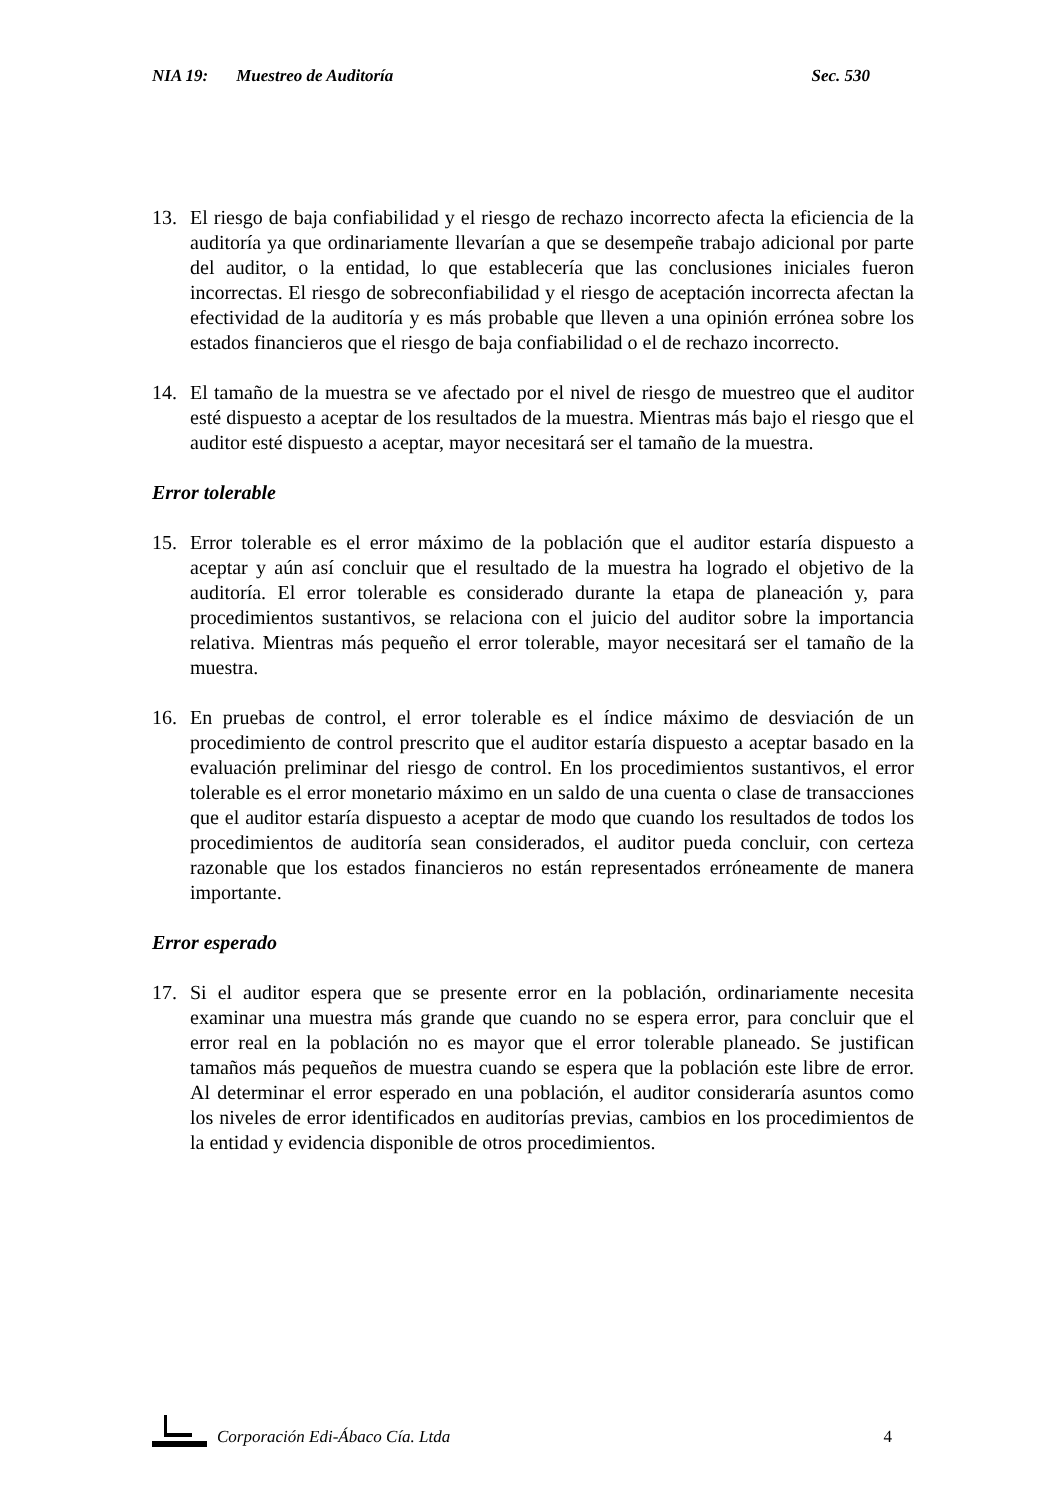NIA 19: Muestreo de Auditoría Sec. 530
13. El riesgo de baja confiabilidad y el riesgo de rechazo incorrecto afecta la eficiencia de la auditoría ya que ordinariamente llevarían a que se desempeñe trabajo adicional por parte del auditor, o la entidad, lo que establecería que las conclusiones iniciales fueron incorrectas. El riesgo de sobreconfiabilidad y el riesgo de aceptación incorrecta afectan la efectividad de la auditoría y es más probable que lleven a una opinión errónea sobre los estados financieros que el riesgo de baja confiabilidad o el de rechazo incorrecto.
14. El tamaño de la muestra se ve afectado por el nivel de riesgo de muestreo que el auditor esté dispuesto a aceptar de los resultados de la muestra. Mientras más bajo el riesgo que el auditor esté dispuesto a aceptar, mayor necesitará ser el tamaño de la muestra.
Error tolerable
15. Error tolerable es el error máximo de la población que el auditor estaría dispuesto a aceptar y aún así concluir que el resultado de la muestra ha logrado el objetivo de la auditoría. El error tolerable es considerado durante la etapa de planeación y, para procedimientos sustantivos, se relaciona con el juicio del auditor sobre la importancia relativa. Mientras más pequeño el error tolerable, mayor necesitará ser el tamaño de la muestra.
16. En pruebas de control, el error tolerable es el índice máximo de desviación de un procedimiento de control prescrito que el auditor estaría dispuesto a aceptar basado en la evaluación preliminar del riesgo de control. En los procedimientos sustantivos, el error tolerable es el error monetario máximo en un saldo de una cuenta o clase de transacciones que el auditor estaría dispuesto a aceptar de modo que cuando los resultados de todos los procedimientos de auditoría sean considerados, el auditor pueda concluir, con certeza razonable que los estados financieros no están representados erróneamente de manera importante.
Error esperado
17. Si el auditor espera que se presente error en la población, ordinariamente necesita examinar una muestra más grande que cuando no se espera error, para concluir que el error real en la población no es mayor que el error tolerable planeado. Se justifican tamaños más pequeños de muestra cuando se espera que la población este libre de error. Al determinar el error esperado en una población, el auditor consideraría asuntos como los niveles de error identificados en auditorías previas, cambios en los procedimientos de la entidad y evidencia disponible de otros procedimientos.
Corporación Edi-Ábaco Cía. Ltda 4